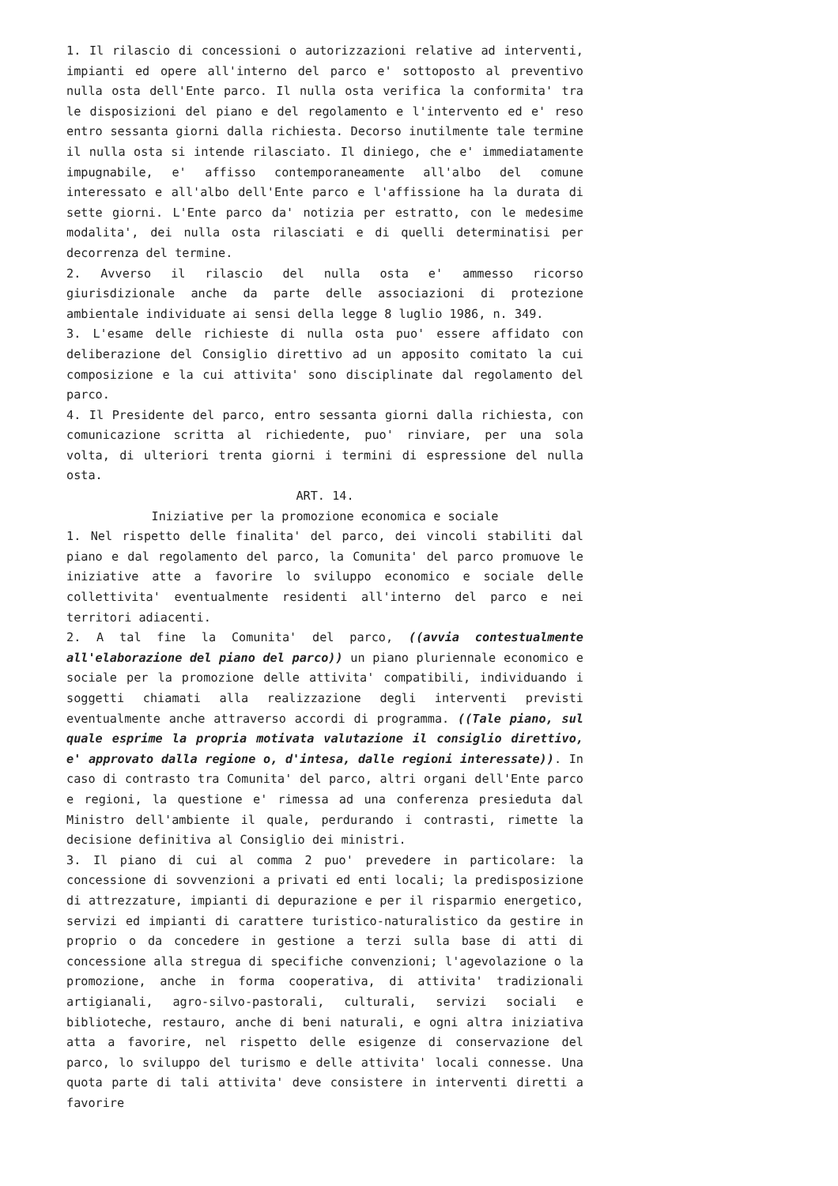1. Il rilascio di concessioni o autorizzazioni relative ad interventi, impianti ed opere all'interno del parco e' sottoposto al preventivo nulla osta dell'Ente parco. Il nulla osta verifica la conformita' tra le disposizioni del piano e del regolamento e l'intervento ed e' reso entro sessanta giorni dalla richiesta. Decorso inutilmente tale termine il nulla osta si intende rilasciato. Il diniego, che e' immediatamente impugnabile, e' affisso contemporaneamente all'albo del comune interessato e all'albo dell'Ente parco e l'affissione ha la durata di sette giorni. L'Ente parco da' notizia per estratto, con le medesime modalita', dei nulla osta rilasciati e di quelli determinatisi per decorrenza del termine.
2. Avverso il rilascio del nulla osta e' ammesso ricorso giurisdizionale anche da parte delle associazioni di protezione ambientale individuate ai sensi della legge 8 luglio 1986, n. 349.
3. L'esame delle richieste di nulla osta puo' essere affidato con deliberazione del Consiglio direttivo ad un apposito comitato la cui composizione e la cui attivita' sono disciplinate dal regolamento del parco.
4. Il Presidente del parco, entro sessanta giorni dalla richiesta, con comunicazione scritta al richiedente, puo' rinviare, per una sola volta, di ulteriori trenta giorni i termini di espressione del nulla osta.
ART. 14.
Iniziative per la promozione economica e sociale
1. Nel rispetto delle finalita' del parco, dei vincoli stabiliti dal piano e dal regolamento del parco, la Comunita' del parco promuove le iniziative atte a favorire lo sviluppo economico e sociale delle collettivita' eventualmente residenti all'interno del parco e nei territori adiacenti.
2. A tal fine la Comunita' del parco, ((avvia contestualmente all'elaborazione del piano del parco)) un piano pluriennale economico e sociale per la promozione delle attivita' compatibili, individuando i soggetti chiamati alla realizzazione degli interventi previsti eventualmente anche attraverso accordi di programma. ((Tale piano, sul quale esprime la propria motivata valutazione il consiglio direttivo, e' approvato dalla regione o, d'intesa, dalle regioni interessate)). In caso di contrasto tra Comunita' del parco, altri organi dell'Ente parco e regioni, la questione e' rimessa ad una conferenza presieduta dal Ministro dell'ambiente il quale, perdurando i contrasti, rimette la decisione definitiva al Consiglio dei ministri.
3. Il piano di cui al comma 2 puo' prevedere in particolare: la concessione di sovvenzioni a privati ed enti locali; la predisposizione di attrezzature, impianti di depurazione e per il risparmio energetico, servizi ed impianti di carattere turistico-naturalistico da gestire in proprio o da concedere in gestione a terzi sulla base di atti di concessione alla stregua di specifiche convenzioni; l'agevolazione o la promozione, anche in forma cooperativa, di attivita' tradizionali artigianali, agro-silvo-pastorali, culturali, servizi sociali e biblioteche, restauro, anche di beni naturali, e ogni altra iniziativa atta a favorire, nel rispetto delle esigenze di conservazione del parco, lo sviluppo del turismo e delle attivita' locali connesse. Una quota parte di tali attivita' deve consistere in interventi diretti a favorire